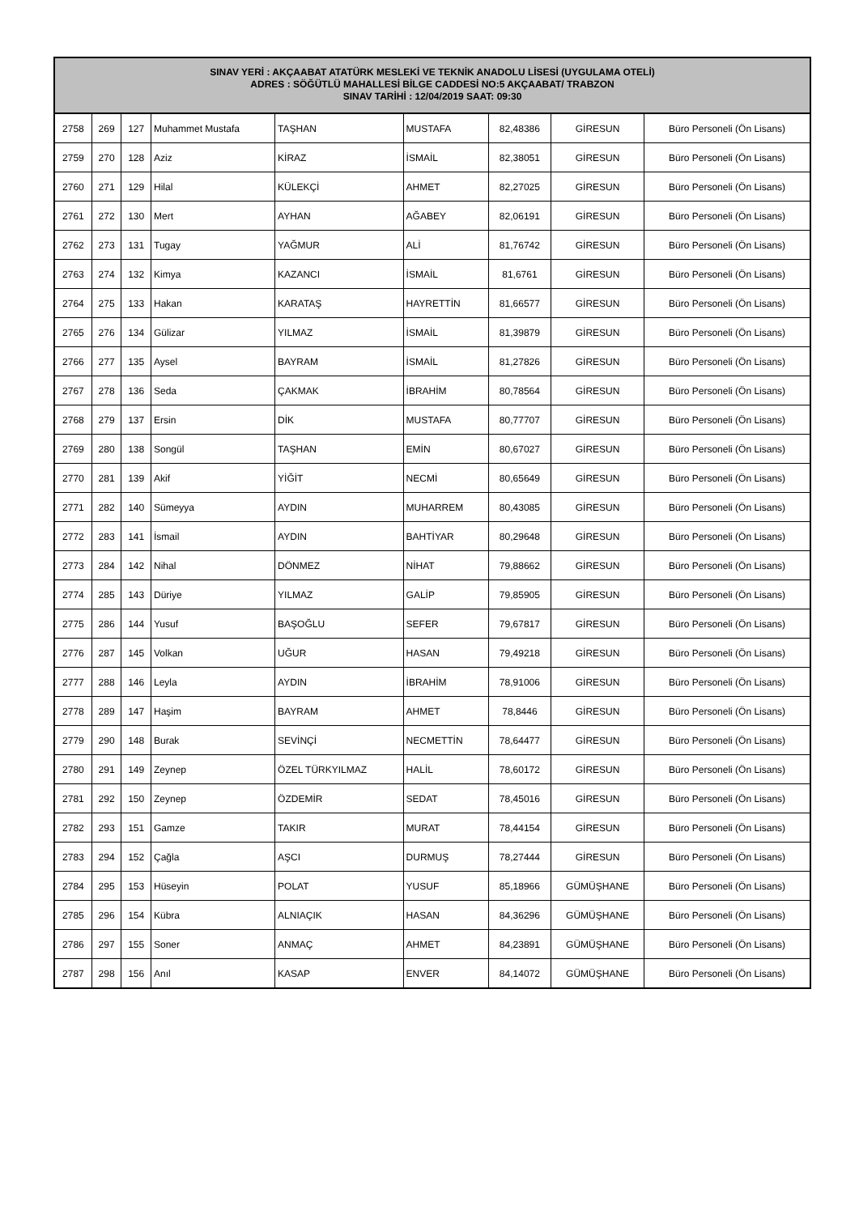| SINAV YERİ : AKÇAABAT ATATÜRK MESLEKİ VE TEKNİK ANADOLU LİSESİ (UYGULAMA OTELİ) ADRES : SÖĞÜTLÜ MAHALLESİ BİLGE CADDESİ NO:5 AKÇAABAT/ TRABZON SINAV TARİHİ : 12/04/2019 SAAT: 09:30 | | | | | | | | |
| --- | --- | --- | --- | --- | --- | --- | --- | --- |
| 2758 | 269 | 127 | Muhammet Mustafa | TAŞHAN | MUSTAFA | 82,48386 | GİRESUN | Büro Personeli (Ön Lisans) |
| 2759 | 270 | 128 | Aziz | KİRAZ | İSMAİL | 82,38051 | GİRESUN | Büro Personeli (Ön Lisans) |
| 2760 | 271 | 129 | Hilal | KÜLEKÇİ | AHMET | 82,27025 | GİRESUN | Büro Personeli (Ön Lisans) |
| 2761 | 272 | 130 | Mert | AYHAN | AĞABEY | 82,06191 | GİRESUN | Büro Personeli (Ön Lisans) |
| 2762 | 273 | 131 | Tugay | YAĞMUR | ALİ | 81,76742 | GİRESUN | Büro Personeli (Ön Lisans) |
| 2763 | 274 | 132 | Kimya | KAZANCI | İSMAİL | 81,6761 | GİRESUN | Büro Personeli (Ön Lisans) |
| 2764 | 275 | 133 | Hakan | KARATAŞ | HAYRETTİN | 81,66577 | GİRESUN | Büro Personeli (Ön Lisans) |
| 2765 | 276 | 134 | Gülizar | YILMAZ | İSMAİL | 81,39879 | GİRESUN | Büro Personeli (Ön Lisans) |
| 2766 | 277 | 135 | Aysel | BAYRAM | İSMAİL | 81,27826 | GİRESUN | Büro Personeli (Ön Lisans) |
| 2767 | 278 | 136 | Seda | ÇAKMAK | İBRAHİM | 80,78564 | GİRESUN | Büro Personeli (Ön Lisans) |
| 2768 | 279 | 137 | Ersin | DİK | MUSTAFA | 80,77707 | GİRESUN | Büro Personeli (Ön Lisans) |
| 2769 | 280 | 138 | Songül | TAŞHAN | EMİN | 80,67027 | GİRESUN | Büro Personeli (Ön Lisans) |
| 2770 | 281 | 139 | Akif | YİĞİT | NECMİ | 80,65649 | GİRESUN | Büro Personeli (Ön Lisans) |
| 2771 | 282 | 140 | Sümeyya | AYDIN | MUHARREM | 80,43085 | GİRESUN | Büro Personeli (Ön Lisans) |
| 2772 | 283 | 141 | İsmail | AYDIN | BAHTİYAR | 80,29648 | GİRESUN | Büro Personeli (Ön Lisans) |
| 2773 | 284 | 142 | Nihal | DÖNMEZ | NİHAT | 79,88662 | GİRESUN | Büro Personeli (Ön Lisans) |
| 2774 | 285 | 143 | Düriye | YILMAZ | GALİP | 79,85905 | GİRESUN | Büro Personeli (Ön Lisans) |
| 2775 | 286 | 144 | Yusuf | BAŞOĞLU | SEFER | 79,67817 | GİRESUN | Büro Personeli (Ön Lisans) |
| 2776 | 287 | 145 | Volkan | UĞUR | HASAN | 79,49218 | GİRESUN | Büro Personeli (Ön Lisans) |
| 2777 | 288 | 146 | Leyla | AYDIN | İBRAHİM | 78,91006 | GİRESUN | Büro Personeli (Ön Lisans) |
| 2778 | 289 | 147 | Haşim | BAYRAM | AHMET | 78,8446 | GİRESUN | Büro Personeli (Ön Lisans) |
| 2779 | 290 | 148 | Burak | SEVİNÇİ | NECMETTİN | 78,64477 | GİRESUN | Büro Personeli (Ön Lisans) |
| 2780 | 291 | 149 | Zeynep | ÖZEL TÜRKYILMAZ | HALİL | 78,60172 | GİRESUN | Büro Personeli (Ön Lisans) |
| 2781 | 292 | 150 | Zeynep | ÖZDEMİR | SEDAT | 78,45016 | GİRESUN | Büro Personeli (Ön Lisans) |
| 2782 | 293 | 151 | Gamze | TAKIR | MURAT | 78,44154 | GİRESUN | Büro Personeli (Ön Lisans) |
| 2783 | 294 | 152 | Çağla | AŞCI | DURMUŞ | 78,27444 | GİRESUN | Büro Personeli (Ön Lisans) |
| 2784 | 295 | 153 | Hüseyin | POLAT | YUSUF | 85,18966 | GÜMÜŞHANE | Büro Personeli (Ön Lisans) |
| 2785 | 296 | 154 | Kübra | ALNIAÇIK | HASAN | 84,36296 | GÜMÜŞHANE | Büro Personeli (Ön Lisans) |
| 2786 | 297 | 155 | Soner | ANMAÇ | AHMET | 84,23891 | GÜMÜŞHANE | Büro Personeli (Ön Lisans) |
| 2787 | 298 | 156 | Anıl | KASAP | ENVER | 84,14072 | GÜMÜŞHANE | Büro Personeli (Ön Lisans) |